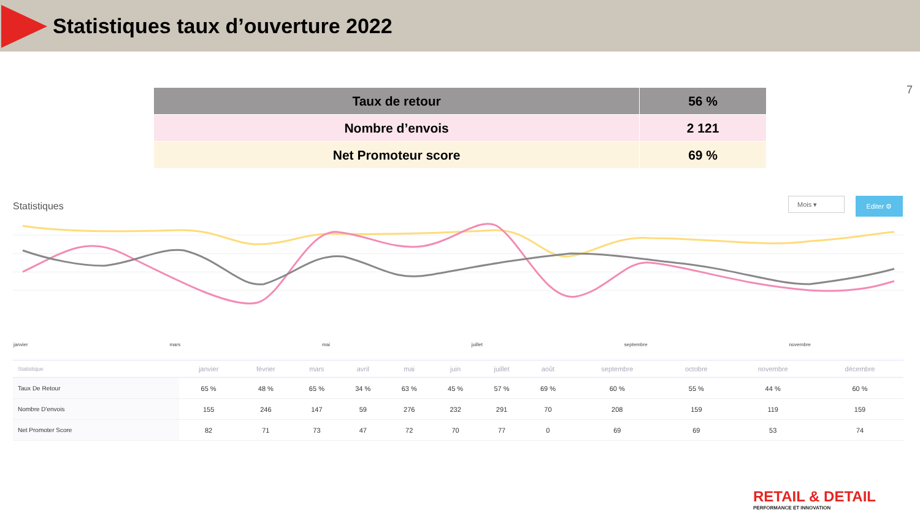Statistiques taux d’ouverture 2022
7
| Taux de retour | 56 % |
| Nombre d’envois | 2 121 |
| Net Promoteur score | 69 % |
Statistiques
Mois ▾
Editer ⚙
janvier mars mai juillet septembre novembre
| Statistique | janvier | février | mars | avril | mai | juin | juillet | août | septembre | octobre | novembre | décembre |
| --- | --- | --- | --- | --- | --- | --- | --- | --- | --- | --- | --- | --- |
| Taux De Retour | 65 % | 48 % | 65 % | 34 % | 63 % | 45 % | 57 % | 69 % | 60 % | 55 % | 44 % | 60 % |
| Nombre D'envois | 155 | 246 | 147 | 59 | 276 | 232 | 291 | 70 | 208 | 159 | 119 | 159 |
| Net Promoter Score | 82 | 71 | 73 | 47 | 72 | 70 | 77 | 0 | 69 | 69 | 53 | 74 |
RETAIL & DETAIL
PERFORMANCE ET INNOVATION